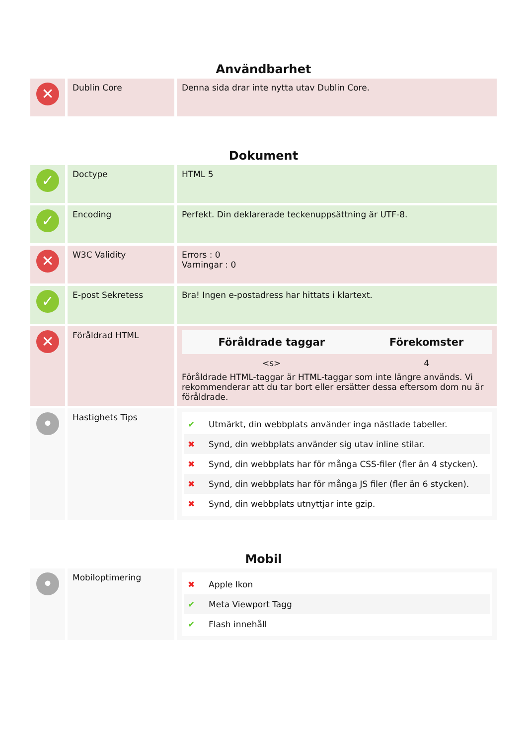Användbarhet
| ✕ | Dublin Core | Denna sida drar inte nytta utav Dublin Core. |
Dokument
| ✓ | Doctype | HTML 5 |
| ✓ | Encoding | Perfekt. Din deklarerade teckenuppsättning är UTF-8. |
| ✕ | W3C Validity | Errors : 0 Varningar : 0 |
| ✓ | E-post Sekretess | Bra! Ingen e-postadress har hittats i klartext. |
| ✕ | Föråldrad HTML | / Föråldrade taggar / Förekomster / / --- / --- / / <s> / 4 / Föråldrade HTML-taggar är HTML-taggar som inte längre används. Vi rekommenderar att du tar bort eller ersätter dessa eftersom dom nu är föråldrade. |
| • | Hastighets Tips | ✔ Utmärkt, din webbplats använder inga nästlade tabeller. ✖ Synd, din webbplats använder sig utav inline stilar. ✖ Synd, din webbplats har för många CSS-filer (fler än 4 stycken). ✖ Synd, din webbplats har för många JS filer (fler än 6 stycken). ✖ Synd, din webbplats utnyttjar inte gzip. |
Mobil
| • | Mobiloptimering | ✖ Apple Ikon ✔ Meta Viewport Tagg ✔ Flash innehåll |